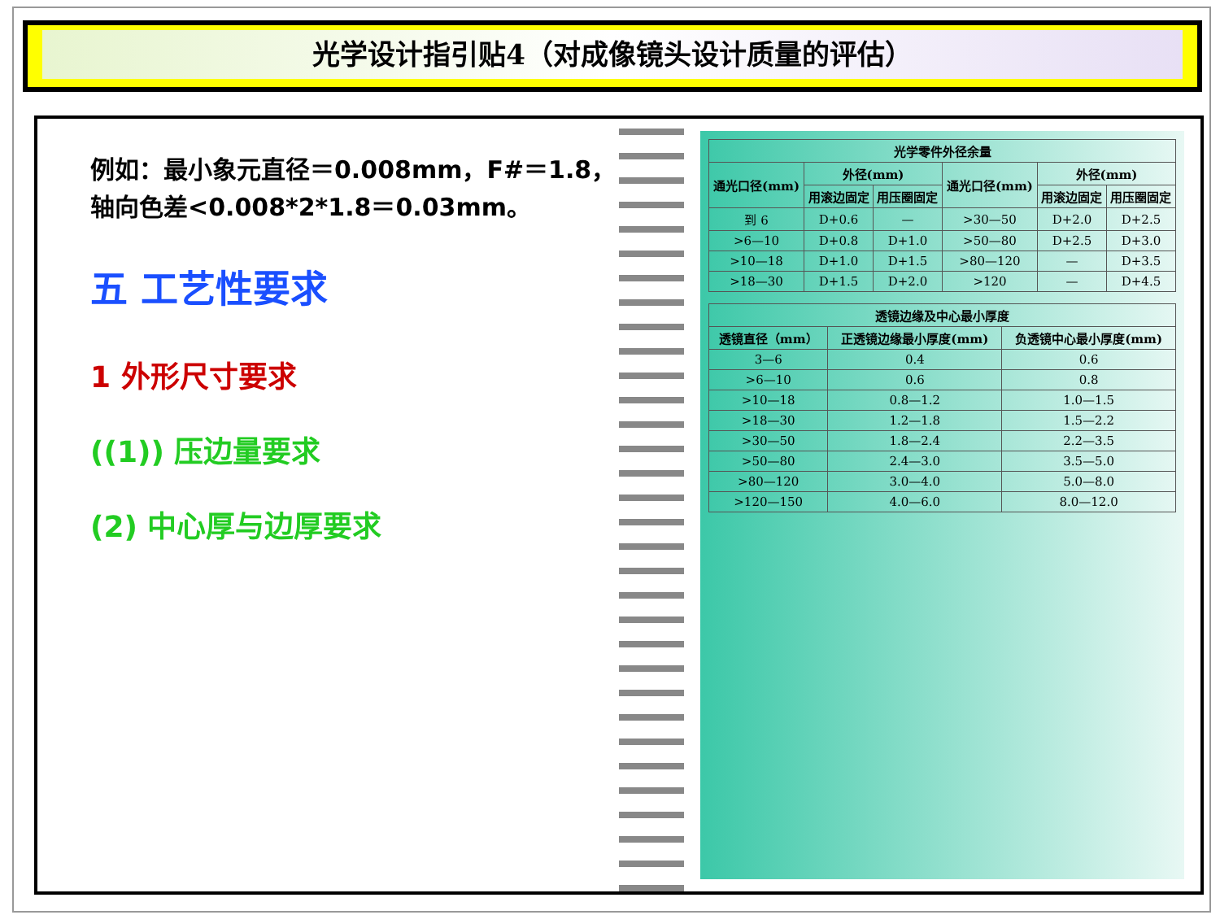光学设计指引贴4（对成像镜头设计质量的评估）
例如：最小象元直径＝0.008mm，F#＝1.8，轴向色差<0.008*2*1.8＝0.03mm。
五 工艺性要求
1 外形尺寸要求
((1)) 压边量要求
(2) 中心厚与边厚要求
| 光学零件外径余量 | | | | | |
| --- | --- | --- | --- | --- | --- |
| 通光口径(mm) | 外径(mm) | | 通光口径(mm) | 外径(mm) | |
| | 用滚边固定 | 用压圈固定 | | 用滚边固定 | 用压圈固定 |
| 到 6 | D+0.6 | — | >30—50 | D+2.0 | D+2.5 |
| >6—10 | D+0.8 | D+1.0 | >50—80 | D+2.5 | D+3.0 |
| >10—18 | D+1.0 | D+1.5 | >80—120 | — | D+3.5 |
| >18—30 | D+1.5 | D+2.0 | >120 | — | D+4.5 |
| 透镜边缘及中心最小厚度 | | |
| --- | --- | --- |
| 透镜直径（mm） | 正透镜边缘最小厚度(mm) | 负透镜中心最小厚度(mm) |
| 3—6 | 0.4 | 0.6 |
| >6—10 | 0.6 | 0.8 |
| >10—18 | 0.8—1.2 | 1.0—1.5 |
| >18—30 | 1.2—1.8 | 1.5—2.2 |
| >30—50 | 1.8—2.4 | 2.2—3.5 |
| >50—80 | 2.4—3.0 | 3.5—5.0 |
| >80—120 | 3.0—4.0 | 5.0—8.0 |
| >120—150 | 4.0—6.0 | 8.0—12.0 |